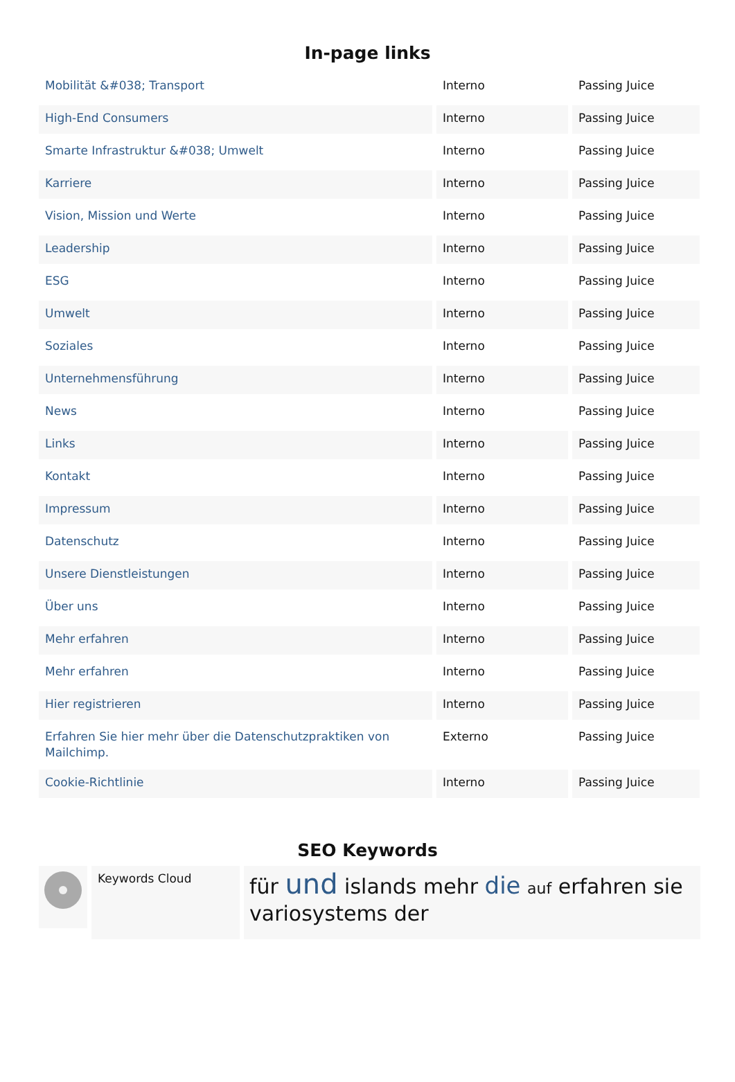In-page links
| Mobilität &#038; Transport | Interno | Passing Juice |
| High-End Consumers | Interno | Passing Juice |
| Smarte Infrastruktur &#038; Umwelt | Interno | Passing Juice |
| Karriere | Interno | Passing Juice |
| Vision, Mission und Werte | Interno | Passing Juice |
| Leadership | Interno | Passing Juice |
| ESG | Interno | Passing Juice |
| Umwelt | Interno | Passing Juice |
| Soziales | Interno | Passing Juice |
| Unternehmensführung | Interno | Passing Juice |
| News | Interno | Passing Juice |
| Links | Interno | Passing Juice |
| Kontakt | Interno | Passing Juice |
| Impressum | Interno | Passing Juice |
| Datenschutz | Interno | Passing Juice |
| Unsere Dienstleistungen | Interno | Passing Juice |
| Über uns | Interno | Passing Juice |
| Mehr erfahren | Interno | Passing Juice |
| Mehr erfahren | Interno | Passing Juice |
| Hier registrieren | Interno | Passing Juice |
| Erfahren Sie hier mehr über die Datenschutzpraktiken von Mailchimp. | Externo | Passing Juice |
| Cookie-Richtlinie | Interno | Passing Juice |
SEO Keywords
Keywords Cloud
für und islands mehr die auf erfahren sie variosystems der